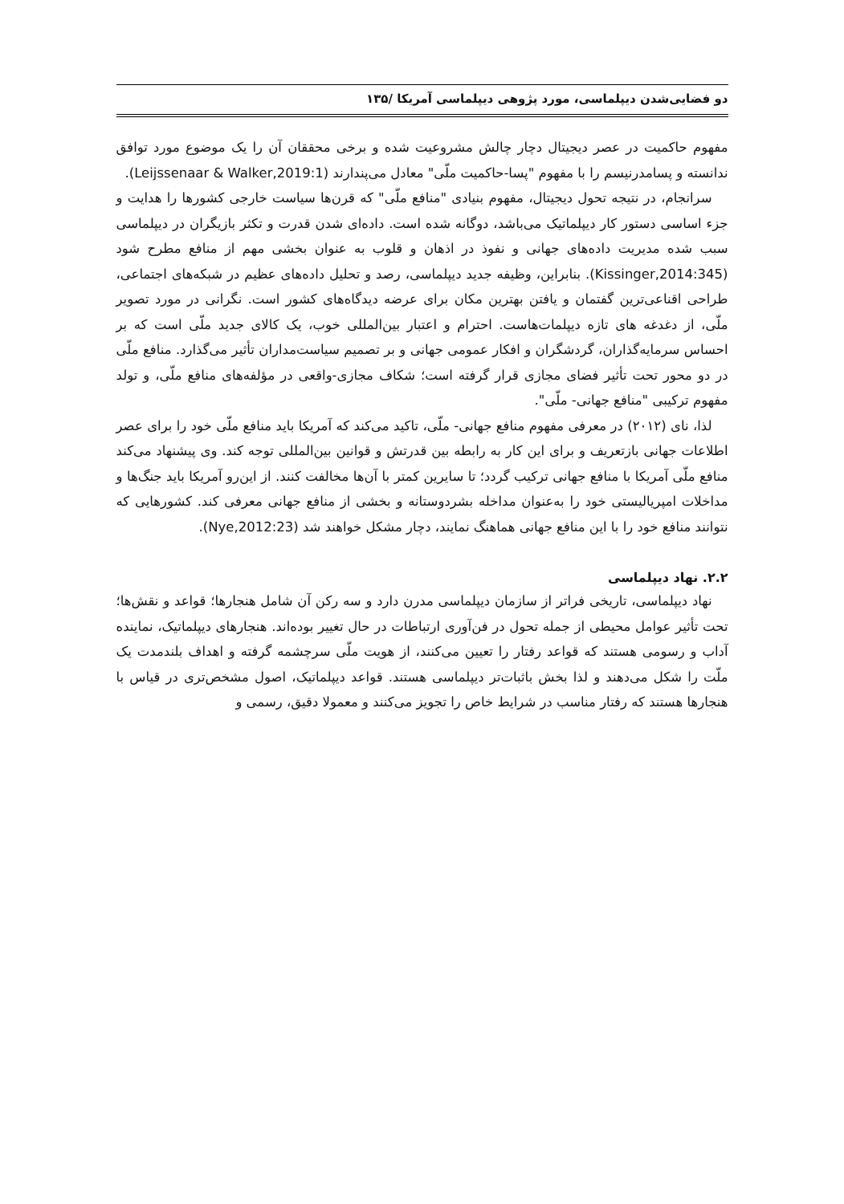دو فضایی‌شدن دیپلماسی، مورد پژوهی دیپلماسی آمریکا /۱۳۵
مفهوم حاکمیت در عصر دیجیتال دچار چالش مشروعیت شده و برخی محققان آن را یک موضوع مورد توافق ندانسته و پسامدرنیسم را با مفهوم "پسا-حاکمیت ملّی" معادل می‌پندارند (Leijssenaar & Walker,2019:1).
سرانجام، در نتیجه تحول دیجیتال، مفهوم بنیادی "منافع ملّی" که قرن‌ها سیاست خارجی کشورها را هدایت و جزء اساسی دستور کار دیپلماتیک می‌باشد، دوگانه شده است. داده‌ای شدن قدرت و تکثر بازیگران در دیپلماسی سبب شده مدیریت داده‌های جهانی و نفوذ در اذهان و قلوب به عنوان بخشی مهم از منافع مطرح شود (Kissinger,2014:345). بنابراین، وظیفه جدید دیپلماسی، رصد و تحلیل داده‌های عظیم در شبکه‌های اجتماعی، طراحی اقناعی‌ترین گفتمان و یافتن بهترین مکان برای عرضه دیدگاه‌های کشور است. نگرانی در مورد تصویر ملّی، از دغدغه های تازه دیپلمات‌هاست. احترام و اعتبار بین‌المللی خوب، یک کالای جدید ملّی است که بر احساس سرمایه‌گذاران، گردشگران و افکار عمومی جهانی و بر تصمیم سیاست‌مداران تأثیر می‌گذارد. منافع ملّی در دو محور تحت تأثیر فضای مجازی قرار گرفته است؛ شکاف مجازی-واقعی در مؤلفه‌های منافع ملّی، و تولد مفهوم ترکیبی "منافع جهانی- ملّی".
لذا، نای (۲۰۱۲) در معرفی مفهوم منافع جهانی- ملّی، تاکید می‌کند که آمریکا باید منافع ملّی خود را برای عصر اطلاعات جهانی بازتعریف و برای این کار به رابطه بین قدرتش و قوانین بین‌المللی توجه کند. وی پیشنهاد می‌کند منافع ملّی آمریکا با منافع جهانی ترکیب گردد؛ تا سایرین کمتر با آن‌ها مخالفت کنند. از این‌رو آمریکا باید جنگ‌ها و مداخلات امپریالیستی خود را به‌عنوان مداخله بشردوستانه و بخشی از منافع جهانی معرفی کند. کشورهایی که نتوانند منافع خود را با این منافع جهانی هماهنگ نمایند، دچار مشکل خواهند شد (Nye,2012:23).
۲.۲. نهاد دیپلماسی
نهاد دیپلماسی، تاریخی فراتر از سازمان دیپلماسی مدرن دارد و سه رکن آن شامل هنجارها؛ قواعد و نقش‌ها؛ تحت تأثیر عوامل محیطی از جمله تحول در فن‌آوری ارتباطات در حال تغییر بوده‌اند. هنجارهای دیپلماتیک، نماینده آداب و رسومی هستند که قواعد رفتار را تعیین می‌کنند، از هویت ملّی سرچشمه گرفته و اهداف بلندمدت یک ملّت را شکل می‌دهند و لذا بخش باثبات‌تر دیپلماسی هستند. قواعد دیپلماتیک، اصول مشخص‌تری در قیاس با هنجارها هستند که رفتار مناسب در شرایط خاص را تجویز می‌کنند و معمولا دقیق، رسمی و